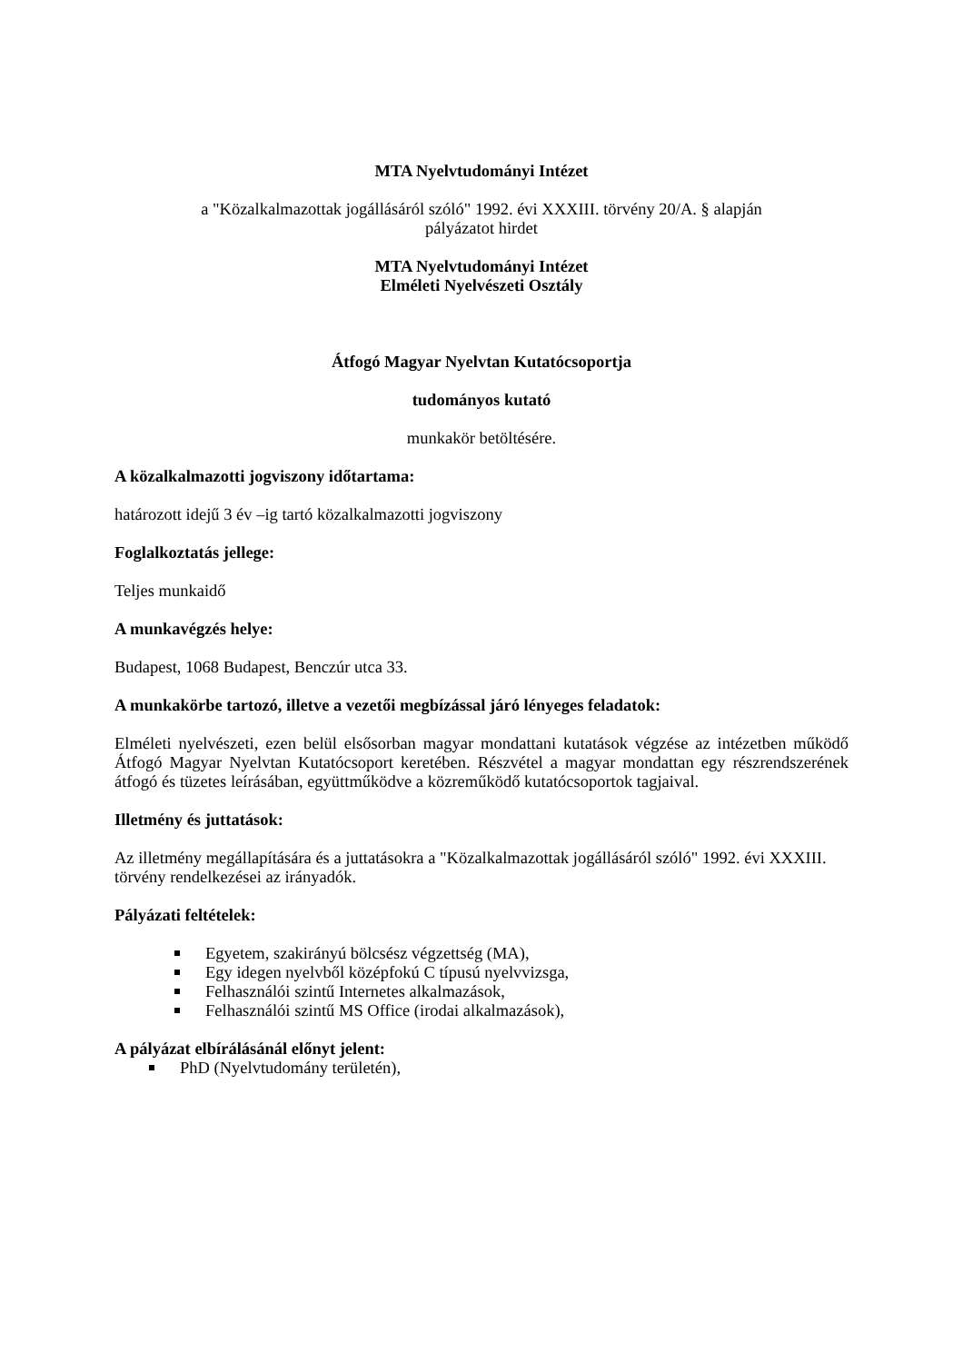MTA Nyelvtudományi Intézet
a "Közalkalmazottak jogállásáról szóló" 1992. évi XXXIII. törvény 20/A. § alapján
pályázatot hirdet
MTA Nyelvtudományi Intézet
Elméleti Nyelvészeti Osztály
Átfogó Magyar Nyelvtan Kutatócsoportja
tudományos kutató
munkakör betöltésére.
A közalkalmazotti jogviszony időtartama:
határozott idejű 3 év –ig tartó közalkalmazotti jogviszony
Foglalkoztatás jellege:
Teljes munkaidő
A munkavégzés helye:
Budapest, 1068 Budapest, Benczúr utca 33.
A munkakörbe tartozó, illetve a vezetői megbízással járó lényeges feladatok:
Elméleti nyelvészeti, ezen belül elsősorban magyar mondattani kutatások végzése az intézetben működő Átfogó Magyar Nyelvtan Kutatócsoport keretében. Részvétel a magyar mondattan egy részrendszerének átfogó és tüzetes leírásában, együttműködve a közreműködő kutatócsoportok tagjaival.
Illetmény és juttatások:
Az illetmény megállapítására és a juttatásokra a "Közalkalmazottak jogállásáról szóló" 1992. évi XXXIII. törvény rendelkezései az irányadók.
Pályázati feltételek:
Egyetem, szakirányú bölcsész végzettség (MA),
Egy idegen nyelvből középfokú C típusú nyelvvizsga,
Felhasználói szintű Internetes alkalmazások,
Felhasználói szintű MS Office (irodai alkalmazások),
A pályázat elbírálásánál előnyt jelent:
PhD (Nyelvtudomány területén),